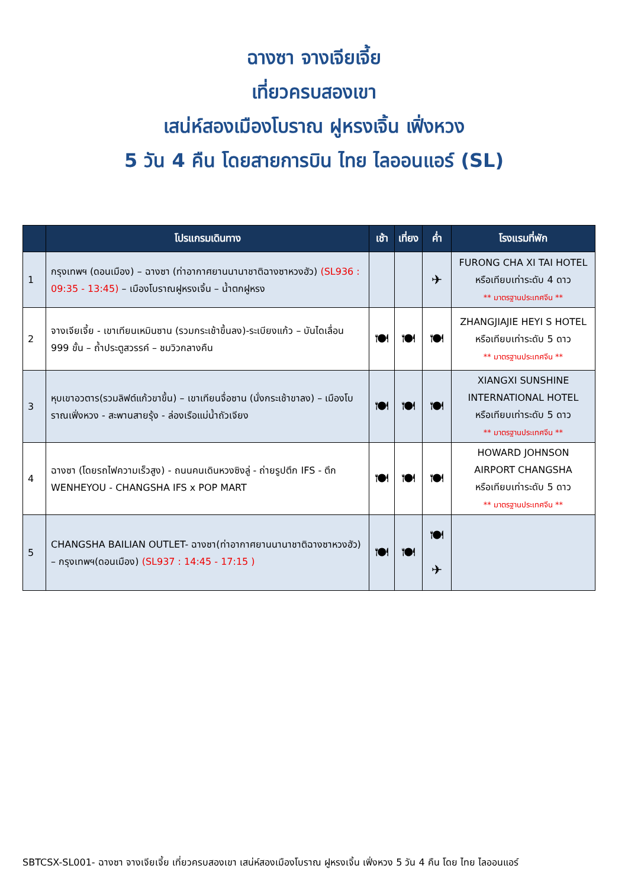ฉางซา จางเจียเจี้ย
เที่ยวครบสองเขา
เสน่ห์สองเมืองโบราณ ฝูหรงเจิ้น เฟิ่งหวง
5 วัน 4 คืน โดยสายการบิน ไทย ไลออนแอร์ (SL)
| | โปรแกรมเดินทาง | เช้า | เที่ยง | ค่ำ | โรงแรมที่พัก |
| --- | --- | --- | --- | --- | --- |
| 1 | กรุงเทพฯ (ดอนเมือง) – ฉางซา (ท่าอากาศยานนานาชาติฉางซาหวงฮัว) (SL936 : 09:35 - 13:45) – เมืองโบราณฝูหรงเจิ้น – น้ำตกฝูหรง | | | ✈ | FURONG CHA XI TAI HOTEL หรือเทียบเท่าระดับ 4 ดาว ** มาตรฐานประเทศจีน ** |
| 2 | จางเจียเจี้ย - เขาเทียนเหมินซาน (รวมกระเช้าขึ้นลง)-ระเบียงแก้ว – บันไดเลื่อน 999 ขั้น – ถ้ำประตูสวรรค์ – ชมวิวกลางคืน | 🍽 | 🍽 | 🍽 | ZHANGJIAJIE HEYI S HOTEL หรือเทียบเท่าระดับ 5 ดาว ** มาตรฐานประเทศจีน ** |
| 3 | หุบเขาอวตาร(รวมลิฟต์แก้วขาขึ้น) – เขาเทียนจื่อซาน (นั่งกระเช้าขาลง) – เมืองโบราณเฟิ่งหวง - สะพานสายรุ้ง - ล่องเรือแม่น้ำถัวเจียง | 🍽 | 🍽 | 🍽 | XIANGXI SUNSHINE INTERNATIONAL HOTEL หรือเทียบเท่าระดับ 5 ดาว ** มาตรฐานประเทศจีน ** |
| 4 | ฉางซา (โดยรถไฟความเร็วสูง) - ถนนคนเดินหวงซิงลู่ - ถ่ายรูปตึก IFS - ตึก WENHEYOU - CHANGSHA IFS x POP MART | 🍽 | 🍽 | 🍽 | HOWARD JOHNSON AIRPORT CHANGSHA หรือเทียบเท่าระดับ 5 ดาว ** มาตรฐานประเทศจีน ** |
| 5 | CHANGSHA BAILIAN OUTLET- ฉางซา(ท่าอากาศยานนานาชาติฉางซาหวงฮัว) – กรุงเทพฯ(ดอนเมือง) (SL937 : 14:45 - 17:15 ) | 🍽 | 🍽 | 🍽 ✈ | |
SBTCSX-SL001- ฉางซา จางเจียเจี้ย เที่ยวครบสองเขา เสน่ห์สองเมืองโบราณ ฝูหรงเจิ้น เฟิ่งหวง 5 วัน 4 คืน โดย ไทย ไลออนแอร์